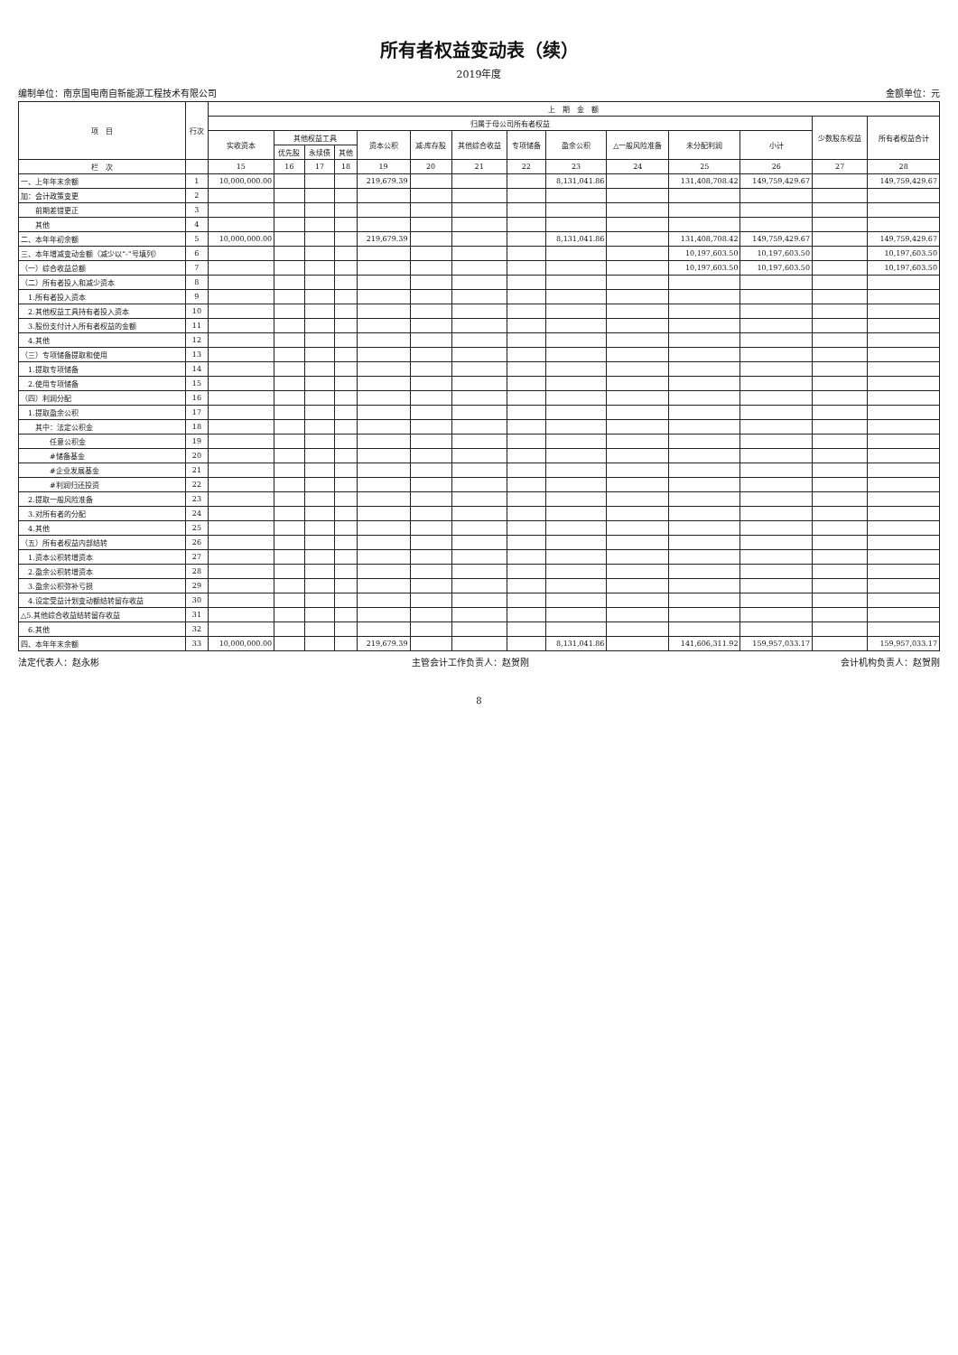所有者权益变动表（续）
2019年度
编制单位：南京国电南自新能源工程技术有限公司 金额单位：元
| 项 目 | 行次 | 上 期 金 额 | | | | | | | | | | | | | |
| --- | --- | --- | --- | --- | --- | --- | --- | --- | --- | --- | --- | --- | --- | --- | --- |
| | | 归属于母公司所有者权益 | | | | | | | | | | | | 少数股东权益 | 所有者权益合计 |
| | | 实收资本 | 其他权益工具 | | | 资本公积 | 减:库存股 | 其他综合收益 | 专项储备 | 盈余公积 | △一般风险准备 | 未分配利润 | 小计 | | |
| | | | 优先股 | 永续债 | 其他 | | | | | | | | | | |
| 栏 次 | | 15 | 16 | 17 | 18 | 19 | 20 | 21 | 22 | 23 | 24 | 25 | 26 | 27 | 28 |
| 一、上年年末余额 | 1 | 10,000,000.00 | | | | 219,679.39 | | | | 8,131,041.86 | | 131,408,708.42 | 149,759,429.67 | | 149,759,429.67 |
| 加：会计政策变更 | 2 | | | | | | | | | | | | | | |
| 前期差错更正 | 3 | | | | | | | | | | | | | | |
| 其他 | 4 | | | | | | | | | | | | | | |
| 二、本年年初余额 | 5 | 10,000,000.00 | | | | 219,679.39 | | | | 8,131,041.86 | | 131,408,708.42 | 149,759,429.67 | | 149,759,429.67 |
| 三、本年增减变动金额（减少以“-”号填列） | 6 | | | | | | | | | | | 10,197,603.50 | 10,197,603.50 | | 10,197,603.50 |
| （一）综合收益总额 | 7 | | | | | | | | | | | 10,197,603.50 | 10,197,603.50 | | 10,197,603.50 |
| （二）所有者投入和减少资本 | 8 | | | | | | | | | | | | | | |
| 1.所有者投入资本 | 9 | | | | | | | | | | | | | | |
| 2.其他权益工具持有者投入资本 | 10 | | | | | | | | | | | | | | |
| 3.股份支付计入所有者权益的金额 | 11 | | | | | | | | | | | | | | |
| 4.其他 | 12 | | | | | | | | | | | | | | |
| （三）专项储备提取和使用 | 13 | | | | | | | | | | | | | | |
| 1.提取专项储备 | 14 | | | | | | | | | | | | | | |
| 2.使用专项储备 | 15 | | | | | | | | | | | | | | |
| （四）利润分配 | 16 | | | | | | | | | | | | | | |
| 1.提取盈余公积 | 17 | | | | | | | | | | | | | | |
| 其中：法定公积金 | 18 | | | | | | | | | | | | | | |
| 任意公积金 | 19 | | | | | | | | | | | | | | |
| #储备基金 | 20 | | | | | | | | | | | | | | |
| #企业发展基金 | 21 | | | | | | | | | | | | | | |
| #利润归还投资 | 22 | | | | | | | | | | | | | | |
| 2.提取一般风险准备 | 23 | | | | | | | | | | | | | | |
| 3.对所有者的分配 | 24 | | | | | | | | | | | | | | |
| 4.其他 | 25 | | | | | | | | | | | | | | |
| （五）所有者权益内部结转 | 26 | | | | | | | | | | | | | | |
| 1.资本公积转增资本 | 27 | | | | | | | | | | | | | | |
| 2.盈余公积转增资本 | 28 | | | | | | | | | | | | | | |
| 3.盈余公积弥补亏损 | 29 | | | | | | | | | | | | | | |
| 4.设定受益计划变动额结转留存收益 | 30 | | | | | | | | | | | | | | |
| △5.其他综合收益结转留存收益 | 31 | | | | | | | | | | | | | | |
| 6.其他 | 32 | | | | | | | | | | | | | | |
| 四、本年年末余额 | 33 | 10,000,000.00 | | | | 219,679.39 | | | | 8,131,041.86 | | 141,606,311.92 | 159,957,033.17 | | 159,957,033.17 |
法定代表人：赵永彬 主管会计工作负责人：赵贺刚 会计机构负责人：赵贺刚
8